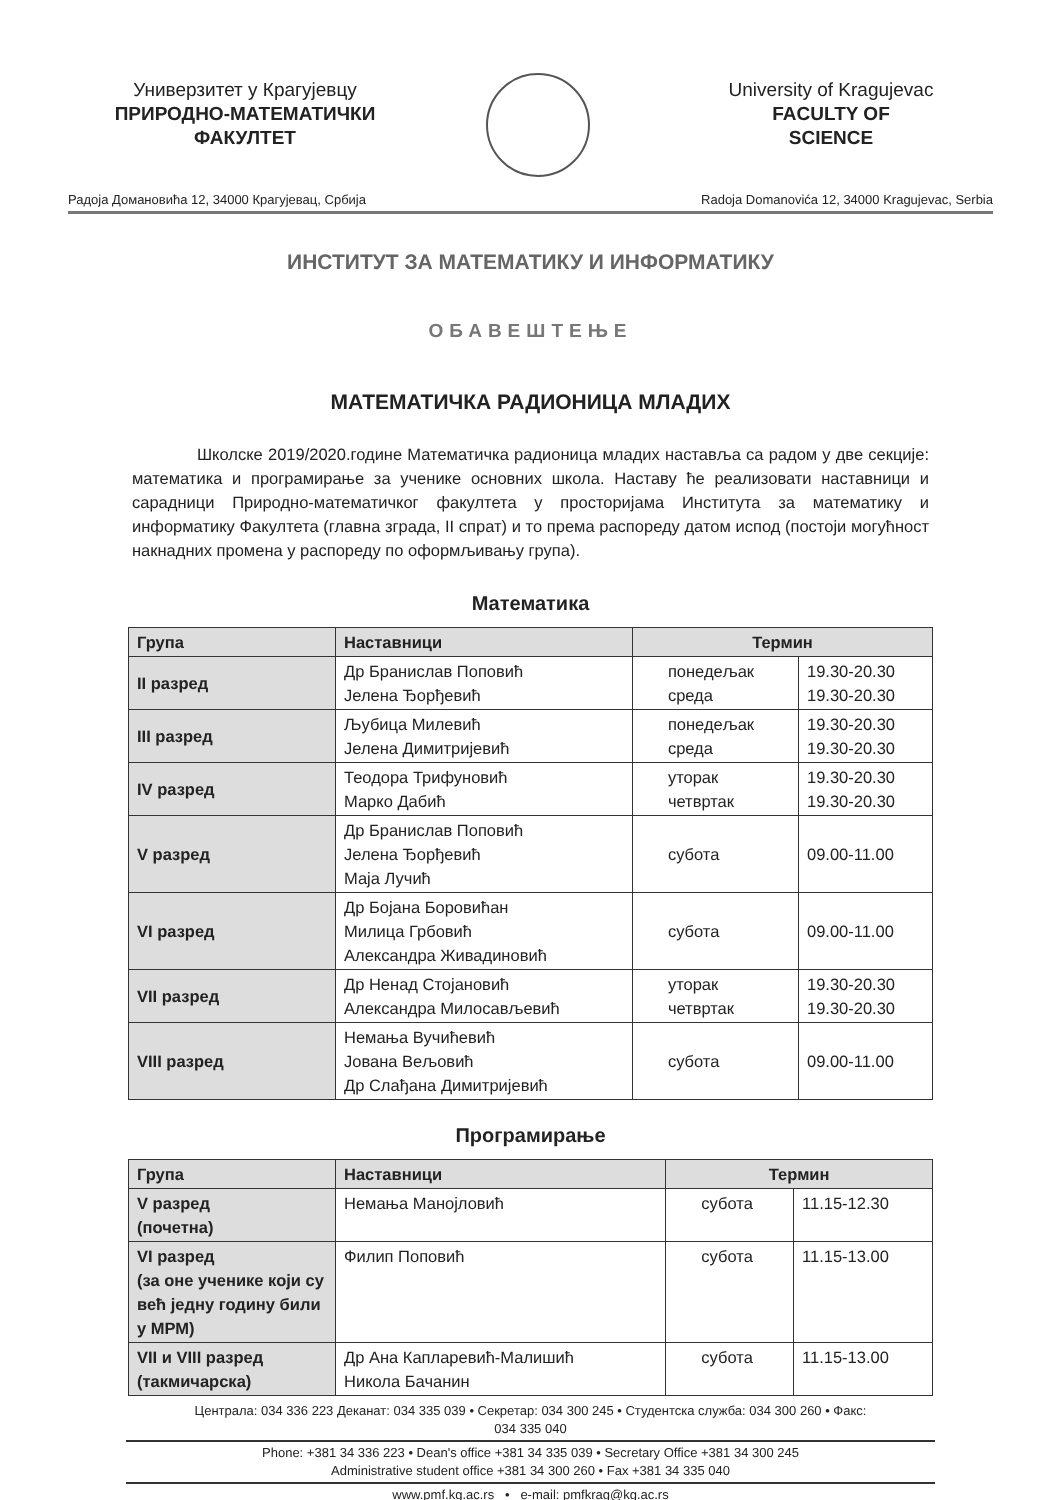Универзитет у Крагујевцу
ПРИРОДНО-МАТЕМАТИЧКИ
ФАКУЛТЕТ
University of Kragujevac
FACULTY OF
SCIENCE
Радоја Домановића 12, 34000 Крагујевац, Србија Radoja Domanovića 12, 34000 Kragujevac, Serbia
ИНСТИТУТ ЗА МАТЕМАТИКУ И ИНФОРМАТИКУ
ОБАВЕШТЕЊЕ
МАТЕМАТИЧКА РАДИОНИЦА МЛАДИХ
Школске 2019/2020.године Математичка радионица младих наставља са радом у две секције: математика и програмирање за ученике основних школа. Наставу ће реализовати наставници и сарадници Природно-математичког факултета у просторијама Института за математику и информатику Факултета (главна зграда, II спрат) и то према распореду датом испод (постоји могућност накнадних промена у распореду по оформљивању група).
Математика
| Група | Наставници | Термин | |
| --- | --- | --- | --- |
| II разред | Др Бранислав Поповић Јелена Ђорђевић | понедељак среда | 19.30-20.30 19.30-20.30 |
| III разред | Љубица Милевић Јелена Димитријевић | понедељак среда | 19.30-20.30 19.30-20.30 |
| IV разред | Теодора Трифуновић Марко Дабић | уторак четвртак | 19.30-20.30 19.30-20.30 |
| V разред | Др Бранислав Поповић Јелена Ђорђевић Маја Лучић | субота | 09.00-11.00 |
| VI разред | Др Бојана Боровићан Милица Грбовић Александра Живадиновић | субота | 09.00-11.00 |
| VII разред | Др Ненад Стојановић Александра Милосављевић | уторак четвртак | 19.30-20.30 19.30-20.30 |
| VIII разред | Немања Вучићевић Јована Вељовић Др Слађана Димитријевић | субота | 09.00-11.00 |
Програмирање
| Група | Наставници | Термин | |
| --- | --- | --- | --- |
| V разред (почетна) | Немања Манојловић | субота | 11.15-12.30 |
| VI разред (за оне ученике који су већ једну годину били у МРМ) | Филип Поповић | субота | 11.15-13.00 |
| VII и VIII разред (такмичарска) | Др Ана Капларевић-Малишић Никола Бачанин | субота | 11.15-13.00 |
Централа: 034 336 223 Деканат: 034 335 039 • Секретар: 034 300 245 • Студентска служба: 034 300 260 • Факс:
034 335 040
Phone: +381 34 336 223 • Dean's office +381 34 335 039 • Secretary Office +381 34 300 245
Administrative student office +381 34 300 260 • Fax +381 34 335 040
www.pmf.kg.ac.rs • e-mail: pmfkrag@kg.ac.rs